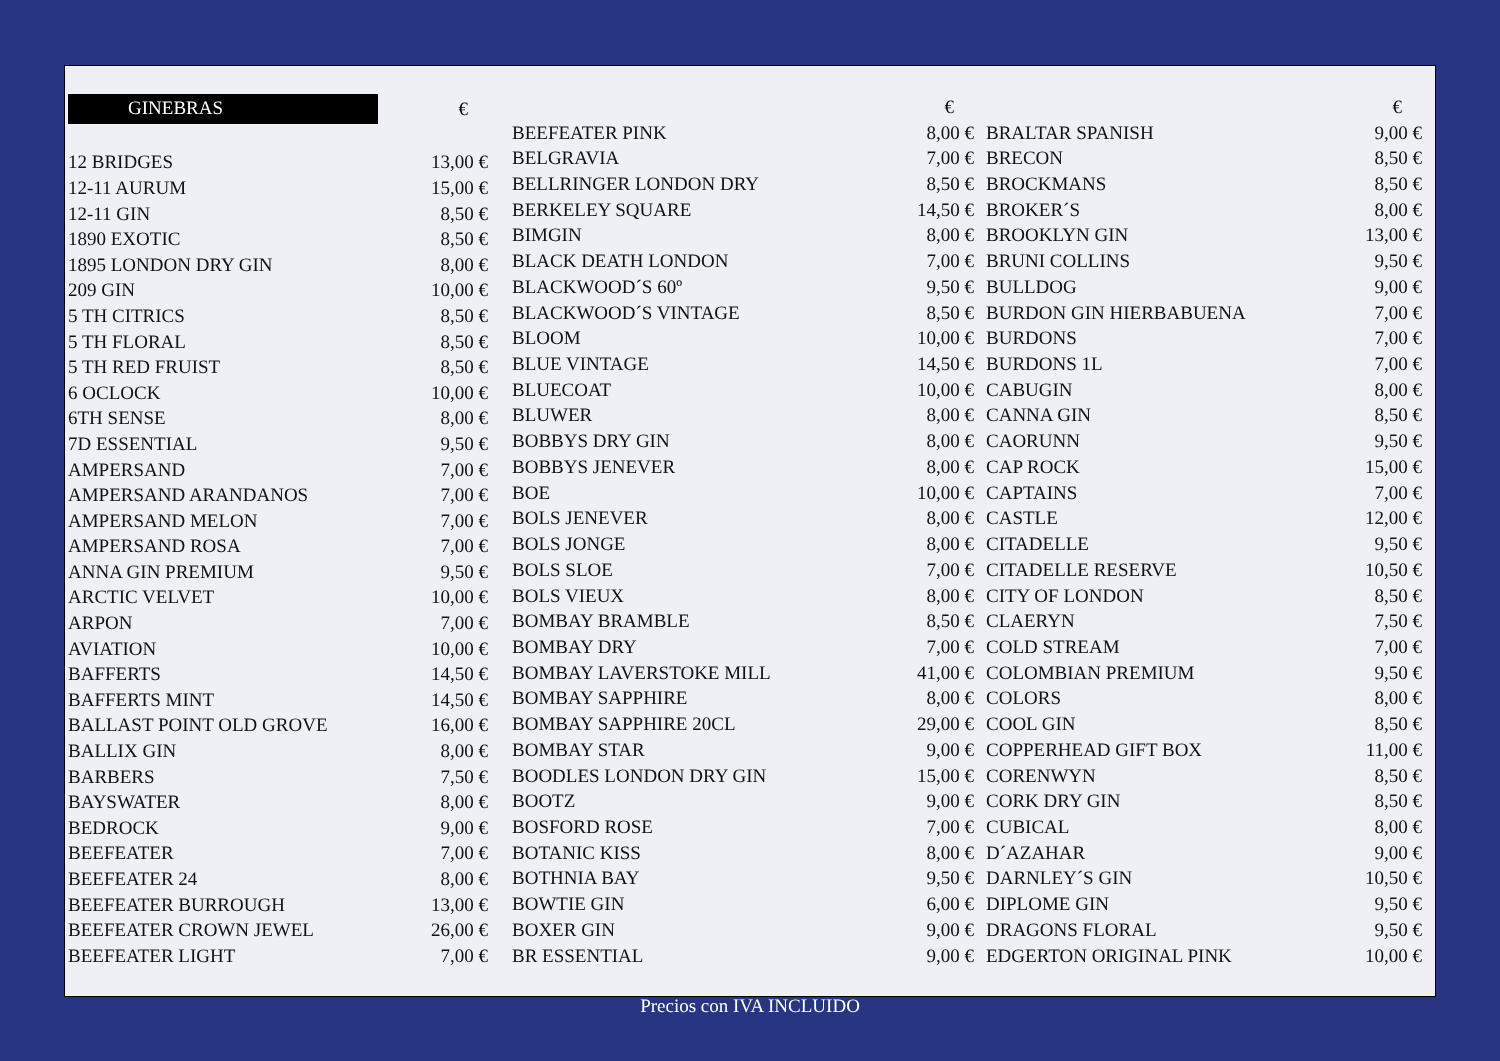| GINEBRAS | € |
| 12 BRIDGES | 13,00 € |
| 12-11 AURUM | 15,00 € |
| 12-11 GIN | 8,50 € |
| 1890 EXOTIC | 8,50 € |
| 1895 LONDON DRY GIN | 8,00 € |
| 209 GIN | 10,00 € |
| 5 TH CITRICS | 8,50 € |
| 5 TH FLORAL | 8,50 € |
| 5 TH RED FRUIST | 8,50 € |
| 6 OCLOCK | 10,00 € |
| 6TH SENSE | 8,00 € |
| 7D ESSENTIAL | 9,50 € |
| AMPERSAND | 7,00 € |
| AMPERSAND ARANDANOS | 7,00 € |
| AMPERSAND MELON | 7,00 € |
| AMPERSAND ROSA | 7,00 € |
| ANNA GIN PREMIUM | 9,50 € |
| ARCTIC VELVET | 10,00 € |
| ARPON | 7,00 € |
| AVIATION | 10,00 € |
| BAFFERTS | 14,50 € |
| BAFFERTS MINT | 14,50 € |
| BALLAST POINT OLD GROVE | 16,00 € |
| BALLIX GIN | 8,00 € |
| BARBERS | 7,50 € |
| BAYSWATER | 8,00 € |
| BEDROCK | 9,00 € |
| BEEFEATER | 7,00 € |
| BEEFEATER 24 | 8,00 € |
| BEEFEATER BURROUGH | 13,00 € |
| BEEFEATER CROWN JEWEL | 26,00 € |
| BEEFEATER LIGHT | 7,00 € |
| | € |
| BEEFEATER PINK | 8,00 € |
| BELGRAVIA | 7,00 € |
| BELLRINGER LONDON DRY | 8,50 € |
| BERKELEY SQUARE | 14,50 € |
| BIMGIN | 8,00 € |
| BLACK DEATH LONDON | 7,00 € |
| BLACKWOOD´S 60º | 9,50 € |
| BLACKWOOD´S VINTAGE | 8,50 € |
| BLOOM | 10,00 € |
| BLUE VINTAGE | 14,50 € |
| BLUECOAT | 10,00 € |
| BLUWER | 8,00 € |
| BOBBYS DRY GIN | 8,00 € |
| BOBBYS JENEVER | 8,00 € |
| BOE | 10,00 € |
| BOLS JENEVER | 8,00 € |
| BOLS JONGE | 8,00 € |
| BOLS SLOE | 7,00 € |
| BOLS VIEUX | 8,00 € |
| BOMBAY BRAMBLE | 8,50 € |
| BOMBAY DRY | 7,00 € |
| BOMBAY LAVERSTOKE MILL | 41,00 € |
| BOMBAY SAPPHIRE | 8,00 € |
| BOMBAY SAPPHIRE 20CL | 29,00 € |
| BOMBAY STAR | 9,00 € |
| BOODLES LONDON DRY GIN | 15,00 € |
| BOOTZ | 9,00 € |
| BOSFORD ROSE | 7,00 € |
| BOTANIC KISS | 8,00 € |
| BOTHNIA BAY | 9,50 € |
| BOWTIE GIN | 6,00 € |
| BOXER GIN | 9,00 € |
| BR ESSENTIAL | 9,00 € |
| | € |
| BRALTAR SPANISH | 9,00 € |
| BRECON | 8,50 € |
| BROCKMANS | 8,50 € |
| BROKER´S | 8,00 € |
| BROOKLYN GIN | 13,00 € |
| BRUNI COLLINS | 9,50 € |
| BULLDOG | 9,00 € |
| BURDON GIN HIERBABUENA | 7,00 € |
| BURDONS | 7,00 € |
| BURDONS 1L | 7,00 € |
| CABUGIN | 8,00 € |
| CANNA GIN | 8,50 € |
| CAORUNN | 9,50 € |
| CAP ROCK | 15,00 € |
| CAPTAINS | 7,00 € |
| CASTLE | 12,00 € |
| CITADELLE | 9,50 € |
| CITADELLE RESERVE | 10,50 € |
| CITY OF LONDON | 8,50 € |
| CLAERYN | 7,50 € |
| COLD STREAM | 7,00 € |
| COLOMBIAN PREMIUM | 9,50 € |
| COLORS | 8,00 € |
| COOL GIN | 8,50 € |
| COPPERHEAD GIFT BOX | 11,00 € |
| CORENWYN | 8,50 € |
| CORK DRY GIN | 8,50 € |
| CUBICAL | 8,00 € |
| D´AZAHAR | 9,00 € |
| DARNLEY´S GIN | 10,50 € |
| DIPLOME GIN | 9,50 € |
| DRAGONS FLORAL | 9,50 € |
| EDGERTON ORIGINAL PINK | 10,00 € |
Precios con IVA INCLUIDO